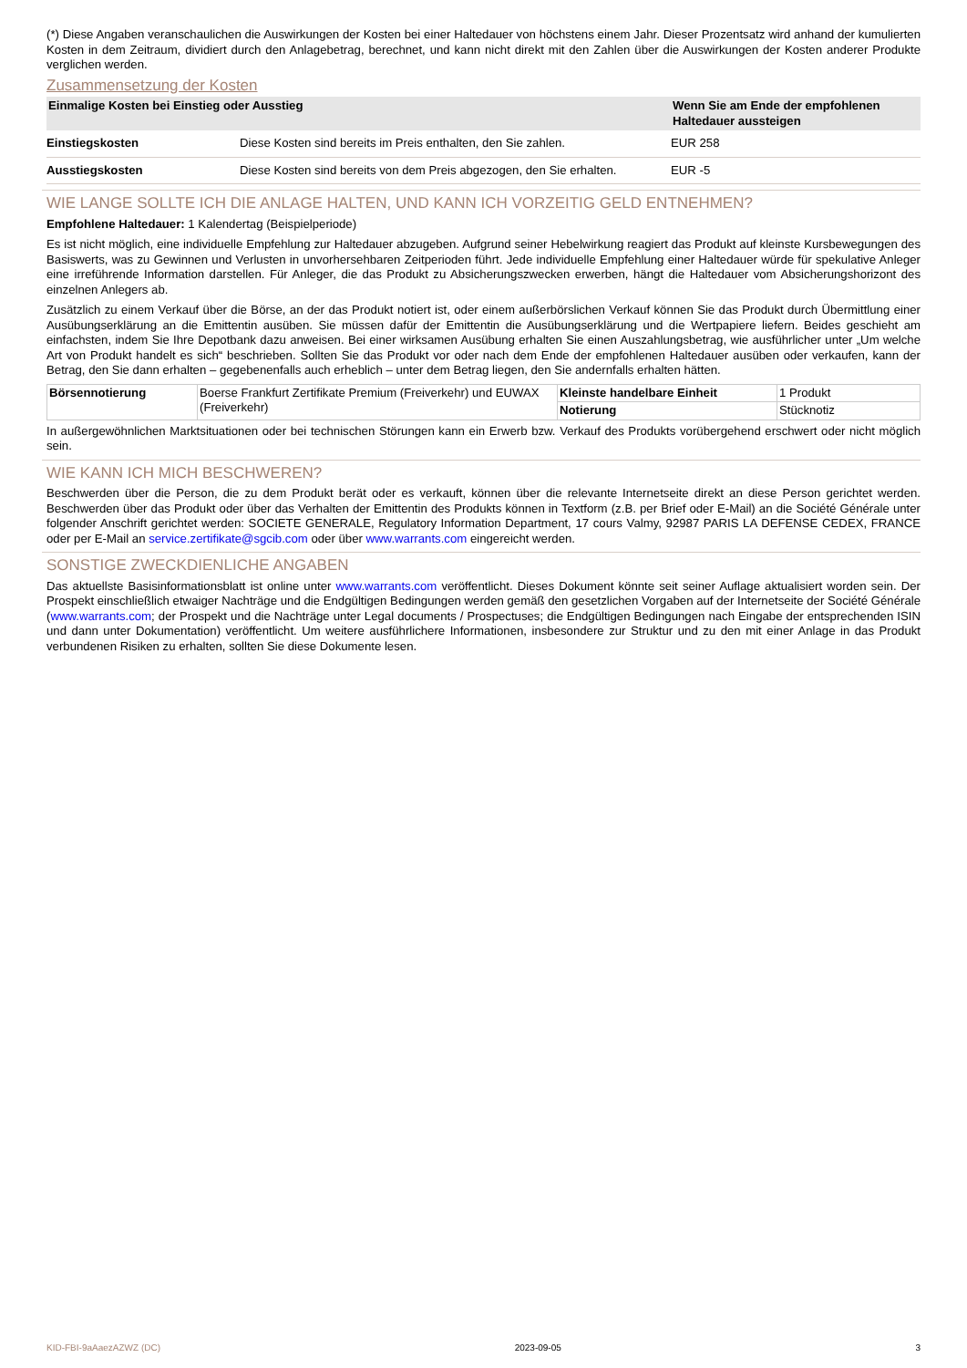(*) Diese Angaben veranschaulichen die Auswirkungen der Kosten bei einer Haltedauer von höchstens einem Jahr. Dieser Prozentsatz wird anhand der kumulierten Kosten in dem Zeitraum, dividiert durch den Anlagebetrag, berechnet, und kann nicht direkt mit den Zahlen über die Auswirkungen der Kosten anderer Produkte verglichen werden.
Zusammensetzung der Kosten
| Einmalige Kosten bei Einstieg oder Ausstieg | | Wenn Sie am Ende der empfohlenen Haltedauer aussteigen |
| --- | --- | --- |
| Einstiegskosten | Diese Kosten sind bereits im Preis enthalten, den Sie zahlen. | EUR 258 |
| Ausstiegskosten | Diese Kosten sind bereits von dem Preis abgezogen, den Sie erhalten. | EUR -5 |
WIE LANGE SOLLTE ICH DIE ANLAGE HALTEN, UND KANN ICH VORZEITIG GELD ENTNEHMEN?
Empfohlene Haltedauer: 1 Kalendertag (Beispielperiode)
Es ist nicht möglich, eine individuelle Empfehlung zur Haltedauer abzugeben. Aufgrund seiner Hebelwirkung reagiert das Produkt auf kleinste Kursbewegungen des Basiswerts, was zu Gewinnen und Verlusten in unvorhersehbaren Zeitperioden führt. Jede individuelle Empfehlung einer Haltedauer würde für spekulative Anleger eine irreführende Information darstellen. Für Anleger, die das Produkt zu Absicherungszwecken erwerben, hängt die Haltedauer vom Absicherungshorizont des einzelnen Anlegers ab.
Zusätzlich zu einem Verkauf über die Börse, an der das Produkt notiert ist, oder einem außerbörslichen Verkauf können Sie das Produkt durch Übermittlung einer Ausübungserklärung an die Emittentin ausüben. Sie müssen dafür der Emittentin die Ausübungserklärung und die Wertpapiere liefern. Beides geschieht am einfachsten, indem Sie Ihre Depotbank dazu anweisen. Bei einer wirksamen Ausübung erhalten Sie einen Auszahlungsbetrag, wie ausführlicher unter „Um welche Art von Produkt handelt es sich“ beschrieben. Sollten Sie das Produkt vor oder nach dem Ende der empfohlenen Haltedauer ausüben oder verkaufen, kann der Betrag, den Sie dann erhalten – gegebenenfalls auch erheblich – unter dem Betrag liegen, den Sie andernfalls erhalten hätten.
| Börsennotierung | Boerse Frankfurt Zertifikate Premium (Freiverkehr) und EUWAX (Freiverkehr) | Kleinste handelbare Einheit | 1 Produkt |
| | | Notierung | Stücknotiz |
In außergewöhnlichen Marktsituationen oder bei technischen Störungen kann ein Erwerb bzw. Verkauf des Produkts vorübergehend erschwert oder nicht möglich sein.
WIE KANN ICH MICH BESCHWEREN?
Beschwerden über die Person, die zu dem Produkt berät oder es verkauft, können über die relevante Internetseite direkt an diese Person gerichtet werden. Beschwerden über das Produkt oder über das Verhalten der Emittentin des Produkts können in Textform (z.B. per Brief oder E-Mail) an die Société Générale unter folgender Anschrift gerichtet werden: SOCIETE GENERALE, Regulatory Information Department, 17 cours Valmy, 92987 PARIS LA DEFENSE CEDEX, FRANCE oder per E-Mail an service.zertifikate@sgcib.com oder über www.warrants.com eingereicht werden.
SONSTIGE ZWECKDIENLICHE ANGABEN
Das aktuellste Basisinformationsblatt ist online unter www.warrants.com veröffentlicht. Dieses Dokument könnte seit seiner Auflage aktualisiert worden sein. Der Prospekt einschließlich etwaiger Nachträge und die Endgültigen Bedingungen werden gemäß den gesetzlichen Vorgaben auf der Internetseite der Société Générale (www.warrants.com; der Prospekt und die Nachträge unter Legal documents / Prospectuses; die Endgültigen Bedingungen nach Eingabe der entsprechenden ISIN und dann unter Dokumentation) veröffentlicht. Um weitere ausführlichere Informationen, insbesondere zur Struktur und zu den mit einer Anlage in das Produkt verbundenen Risiken zu erhalten, sollten Sie diese Dokumente lesen.
KID-FBI-9aAaezAZWZ (DC) 2023-09-05 3